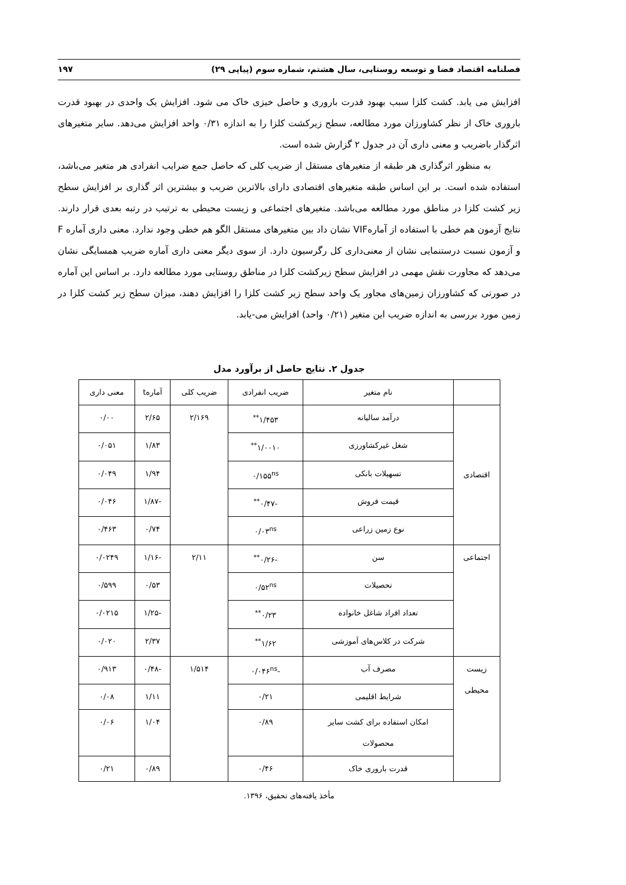فصلنامه اقتصاد فضا و توسعه روستایی، سال هشتم، شماره سوم (پیاپی ۲۹) ۱۹۷
افزایش می یابد. کشت کلزا سبب بهبود قدرت باروری و حاصل خیزی خاک می شود. افزایش یک واحدی در بهبود قدرت باروری خاک از نظر کشاورزان مورد مطالعه، سطح زیرکشت کلزا را به اندازه ۰/۳۱ واحد افزایش می‌دهد. سایر متغیرهای اثرگذار باضریب و معنی داری آن در جدول ۲ گزارش شده است.
به منظور اثرگذاری هر طبقه از متغیرهای مستقل از ضریب کلی که حاصل جمع ضرایب انفرادی هر متغیر می‌باشد، استفاده شده است. بر این اساس طبقه متغیرهای اقتصادی دارای بالاترین ضریب و بیشترین اثر گذاری بر افزایش سطح زیر کشت کلزا در مناطق مورد مطالعه می‌باشد. متغیرهای اجتماعی و زیست محیطی به ترتیب در رتبه بعدی قرار دارند. نتایج آزمون هم خطی با استفاده از آمارهVIF نشان داد بین متغیرهای مستقل الگو هم خطی وجود ندارد. معنی داری آماره F و آزمون نسبت درستنمایی نشان از معنی‌داری کل رگرسیون دارد. از سوی دیگر معنی داری آماره ضریب همسایگی نشان می‌دهد که مجاورت نقش مهمی در افزایش سطح زیرکشت کلزا در مناطق روستایی مورد مطالعه دارد. بر اساس این آماره در صورتی که کشاورزان زمین‌های مجاور یک واحد سطح زیر کشت کلزا را افزایش دهند، میزان سطح زیر کشت کلزا در زمین مورد بررسی به اندازه ضریب این متغیر (۰/۲۱ واحد) افزایش می-یابد.
جدول ۲. نتایج حاصل از برآورد مدل
| | نام متغیر | ضریب انفرادی | ضریب کلی | آمارهt | معنی داری |
| --- | --- | --- | --- | --- | --- |
| اقتصادی | درآمد سالیانه | ۱/۴۵۳<sup>**</sup> | ۲/۱۶۹ | ۲/۶۵ | ۰/۰۰ |
| | شغل غیرکشاورزی | ۱/۰۰۱۰<sup>**</sup> | | ۱/۸۳ | ۰/۰۵۱ |
| | تسهیلات بانکی | ۰/۱۵۵<sup>ns</sup> | | ۱/۹۴ | ۰/۰۴۹ |
| | قیمت فروش | -۰/۴۷<sup>**</sup> | | -۱/۸۷ | ۰/۰۴۶ |
| | نوع زمین زراعی | ۰/۰۳<sup>ns</sup> | | ۰/۷۴ | ۰/۴۶۳ |
| اجتماعی | سن | -۰/۲۶<sup>**</sup> | ۲/۱۱ | -۱/۱۶ | ۰/۰۲۴۹ |
| | تحصیلات | ۰/۵۲<sup>ns</sup> | | ۰/۵۳ | ۰/۵۹۹ |
| | تعداد افراد شاغل خانواده | ۰/۲۳<sup>**</sup> | | -۱/۲۵ | ۰/۰۲۱۵ |
| | شرکت در کلاس‌های آموزشی | ۱/۶۲<sup>**</sup> | | ۲/۳۷ | ۰/۰۲۰ |
| زیست محیطی | مصرف آب | -۰/۰۴۶<sup>ns</sup> | ۱/۵۱۴ | -۰/۴۸ | ۰/۹۱۳ |
| | شرایط اقلیمی | ۰/۲۱ | | ۱/۱۱ | ۰/۰۸ |
| | امکان استفاده برای کشت سایر محصولات | ۰/۸۹ | | ۱/۰۴ | ۰/۰۶ |
| | قدرت باروری خاک | ۰/۴۶ | | ۰/۸۹ | ۰/۲۱ |
مأخذ یافته‌های تحقیق، ۱۳۹۶.